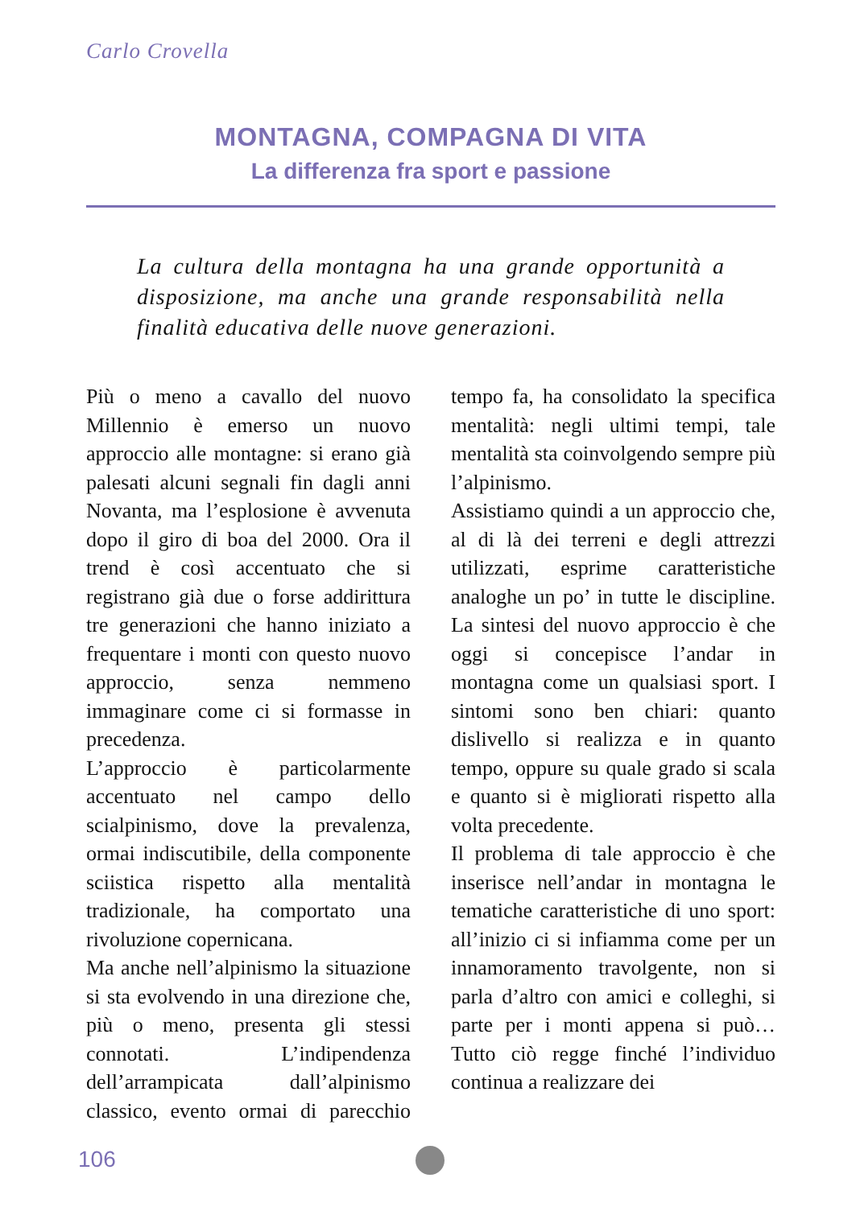Carlo Crovella
MONTAGNA, COMPAGNA DI VITA
La differenza fra sport e passione
La cultura della montagna ha una grande opportunità a disposizione, ma anche una grande responsabilità nella finalità educativa delle nuove generazioni.
Più o meno a cavallo del nuovo Millennio è emerso un nuovo approccio alle montagne: si erano già palesati alcuni segnali fin dagli anni Novanta, ma l’esplosione è avvenuta dopo il giro di boa del 2000. Ora il trend è così accentuato che si registrano già due o forse addirittura tre generazioni che hanno iniziato a frequentare i monti con questo nuovo approccio, senza nemmeno immaginare come ci si formasse in precedenza.
L’approccio è particolarmente accentuato nel campo dello scialpinismo, dove la prevalenza, ormai indiscutibile, della componente sciistica rispetto alla mentalità tradizionale, ha comportato una rivoluzione copernicana.
Ma anche nell’alpinismo la situazione si sta evolvendo in una direzione che, più o meno, presenta gli stessi connotati. L’indipendenza dell’arrampicata dall’alpinismo classico, evento ormai di parecchio tempo fa, ha consolidato la specifica mentalità: negli ultimi tempi, tale mentalità sta coinvolgendo sempre più l’alpinismo.
Assistiamo quindi a un approccio che, al di là dei terreni e degli attrezzi utilizzati, esprime caratteristiche analoghe un po’ in tutte le discipline. La sintesi del nuovo approccio è che oggi si concepisce l’andar in montagna come un qualsiasi sport. I sintomi sono ben chiari: quanto dislivello si realizza e in quanto tempo, oppure su quale grado si scala e quanto si è migliorati rispetto alla volta precedente.
Il problema di tale approccio è che inserisce nell’andar in montagna le tematiche caratteristiche di uno sport: all’inizio ci si infiamma come per un innamoramento travolgente, non si parla d’altro con amici e colleghi, si parte per i monti appena si può… Tutto ciò regge finché l’individuo continua a realizzare dei
106